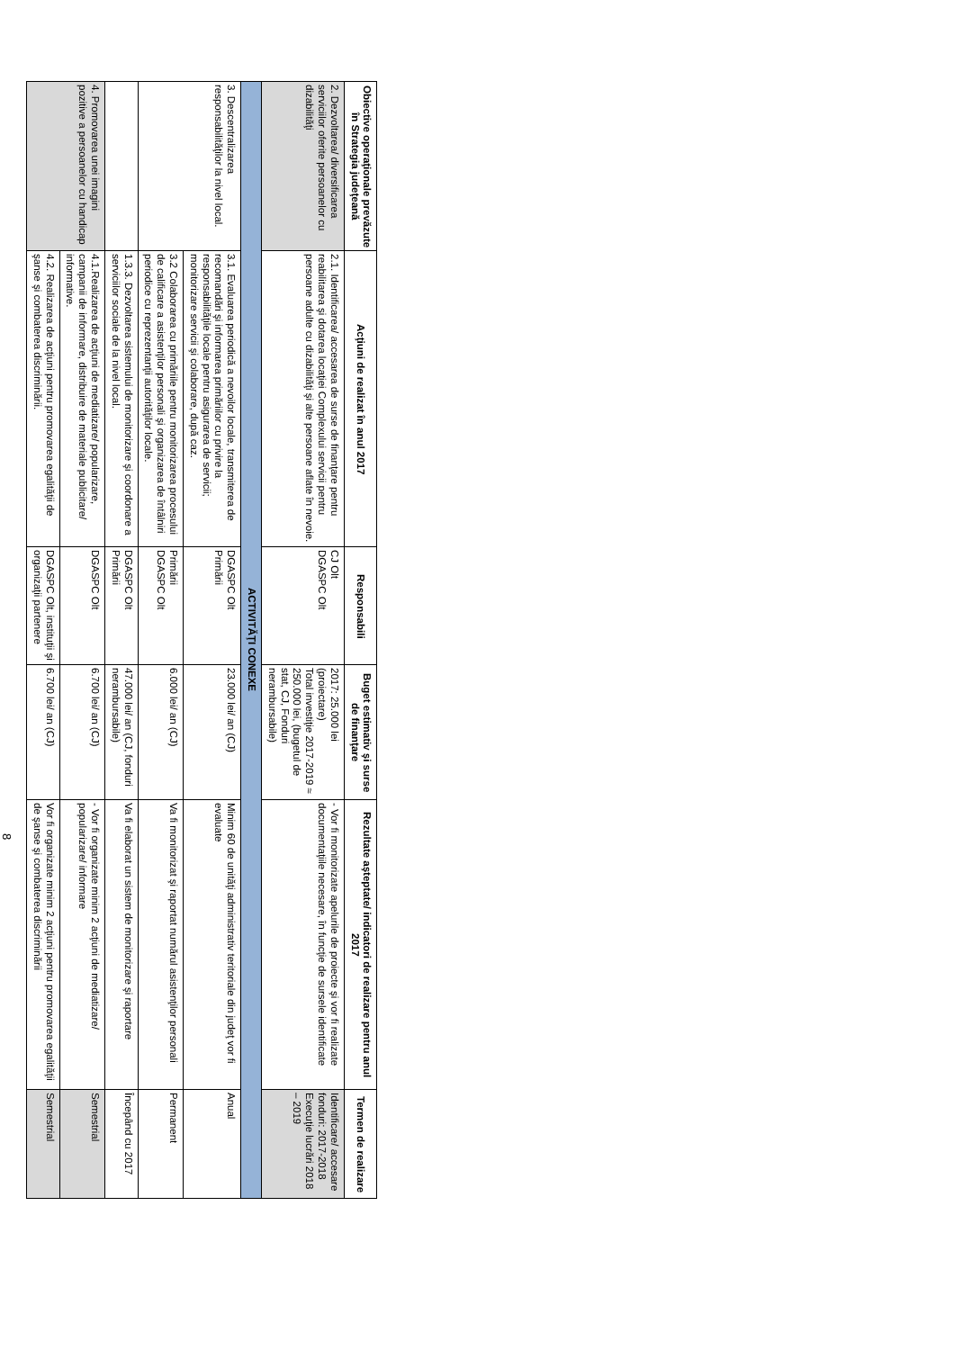| Obiective operaţionale prevăzute în Strategia judeţeană | Acţiuni de realizat în anul 2017 | Responsabili | Buget estimativ şi surse de finanţare | Rezultate aşteptate/ indicatori de realizare pentru anul 2017 | Termen de realizare |
| --- | --- | --- | --- | --- | --- |
| 2. Dezvoltarea/ diversificarea serviciilor oferite persoanelor cu dizabilităţi | 2.1. Identificarea/ accesarea de surse de finanţare pentru reabilitarea şi dotarea locaţiei Complexului servicii pentru persoane adulte cu dizabilităţi şi alte persoane aflate în nevoie. | CJ Olt DGASPC Olt | 2017: 25.000 lei (proiectare) Total investiţie 2017-2019 ≈ 250.000 lei, (bugetul de stat, CJ, Fonduri nerambursabile) | - Vor fi monitorizate apelurile de proiecte şi vor fi realizate documentaţiile necesare, în funcţie de sursele identificate | Identificare/ accesare fonduri: 2017-2018 Execuţie lucrări 2018 – 2019 |
| ACTIVITĂŢI CONEXE | | | | | |
| 3. Descentralizarea responsabilităţilor la nivel local. | 3.1. Evaluarea periodică a nevoilor locale, transmiterea de recomandări şi informarea primăriilor cu privire la responsabilităţile locale pentru asigurarea de servicii; monitorizare servicii şi colaborare, după caz. | DGASPC Olt Primării | 23.000 lei/ an (CJ) | Minim 60 de unităţi administrativ teritoriale din judeţ vor fi evaluate | Anual |
| | 3.2 Colaborarea cu primăriile pentru monitorizarea procesului de calificare a asistenţilor personali şi organizarea de întâlniri periodice cu reprezentanţii autorităţilor locale. | Primării DGASPC Olt | 6.000 lei/ an (CJ) | Va fi monitorizat şi raportat numărul asistenţilor personali | Permanent |
| | 1.3.3. Dezvoltarea sistemului de monitorizare şi coordonare a serviciilor sociale de la nivel local. | DGASPC Olt Primării | 47.000 lei/ an (CJ, fonduri nerambursabile) | Va fi elaborat un sistem de monitorizare şi raportare | Începând cu 2017 |
| 4. Promovarea unei imagini pozitive a persoanelor cu handicap | 4.1.Realizarea de acţiuni de mediatizare/ popularizare, campanii de informare, distribuire de materiale publicitare/ informative. | DGASPC Olt | 6.700 lei/ an (CJ) | - Vor fi organizate minim 2 acţiuni de mediatizare/ popularizare/ informare | Semestrial |
| | 4.2. Realizarea de acţiuni pentru promovarea egalităţii de şanse şi combaterea discriminării. | DGASPC Olt, instituţii şi organizaţii partenere | 6.700 lei/ an (CJ) | Vor fi organizate minim 2 acţiuni pentru promovarea egalităţii de şanse şi combaterea discriminării | Semestrial |
8